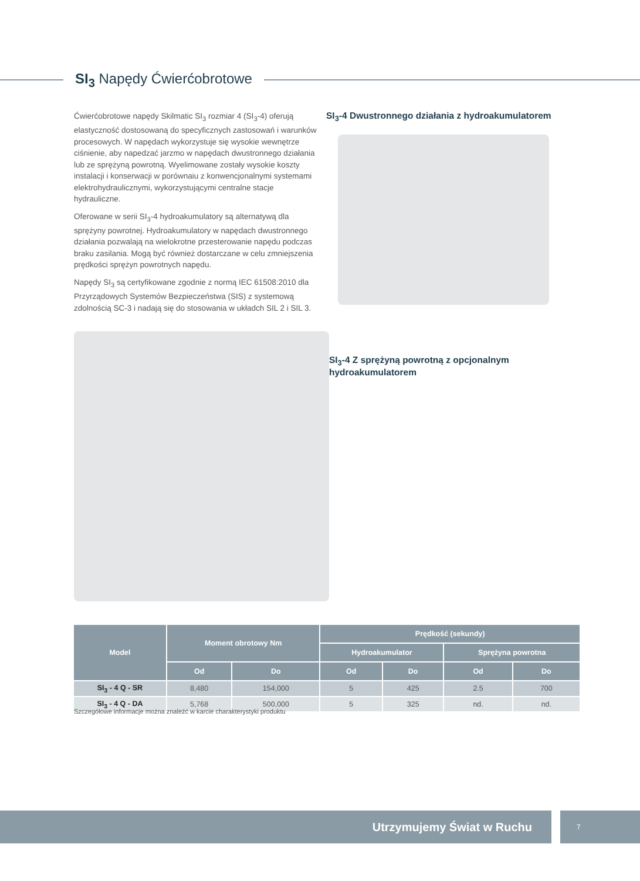SI<sub>3</sub> Napędy Ćwierćobrotowe
Ćwierćobrotowe napędy Skilmatic SI<sub>3</sub> rozmiar 4 (SI<sub>3</sub>-4) oferują elastyczność dostosowaną do specyficznych zastosowań i warunków procesowych. W napędach wykorzystuje się wysokie wewnętrze ciśnienie, aby napedzać jarzmo w napędach dwustronnego działania lub ze sprężyną powrotną. Wyelimowane zostały wysokie koszty instalacji i konserwacji w porównaiu z konwencjonalnymi systemami elektrohydraulicznymi, wykorzystującymi centralne stacje hydrauliczne.
Oferowane w serii SI<sub>3</sub>-4 hydroakumulatory są alternatywą dla sprężyny powrotnej. Hydroakumulatory w napędach dwustronnego działania pozwalają na wielokrotne przesterowanie napędu podczas braku zasilania. Mogą być również dostarczane w celu zmniejszenia prędkości sprężyn powrotnych napędu.
Napędy SI<sub>3</sub> są certyfikowane zgodnie z normą IEC 61508:2010 dla Przyrządowych Systemów Bezpieczeństwa (SIS) z systemową zdolnością SC-3 i nadają się do stosowania w układch SIL 2 i SIL 3.
SI<sub>3</sub>-4 Dwustronnego działania z hydroakumulatorem
SI<sub>3</sub>-4 Z sprężyną powrotną z opcjonalnym hydroakumulatorem
| Model | Moment obrotowy Nm | | Prędkość (sekundy) | | | |
| --- | --- | --- | --- | --- | --- | --- |
| | | | Hydroakumulator | | Sprężyna powrotna | |
| | Od | Do | Od | Do | Od | Do |
| SI<sub>3</sub> - 4 Q - SR | 8,480 | 154,000 | 5 | 425 | 2.5 | 700 |
| SI<sub>3</sub> - 4 Q - DA | 5,768 | 500,000 | 5 | 325 | nd. | nd. |
Szczegółowe informacje można znaleźć w karcie charakterystyki produktu
Utrzymujemy Świat w Ruchu 7